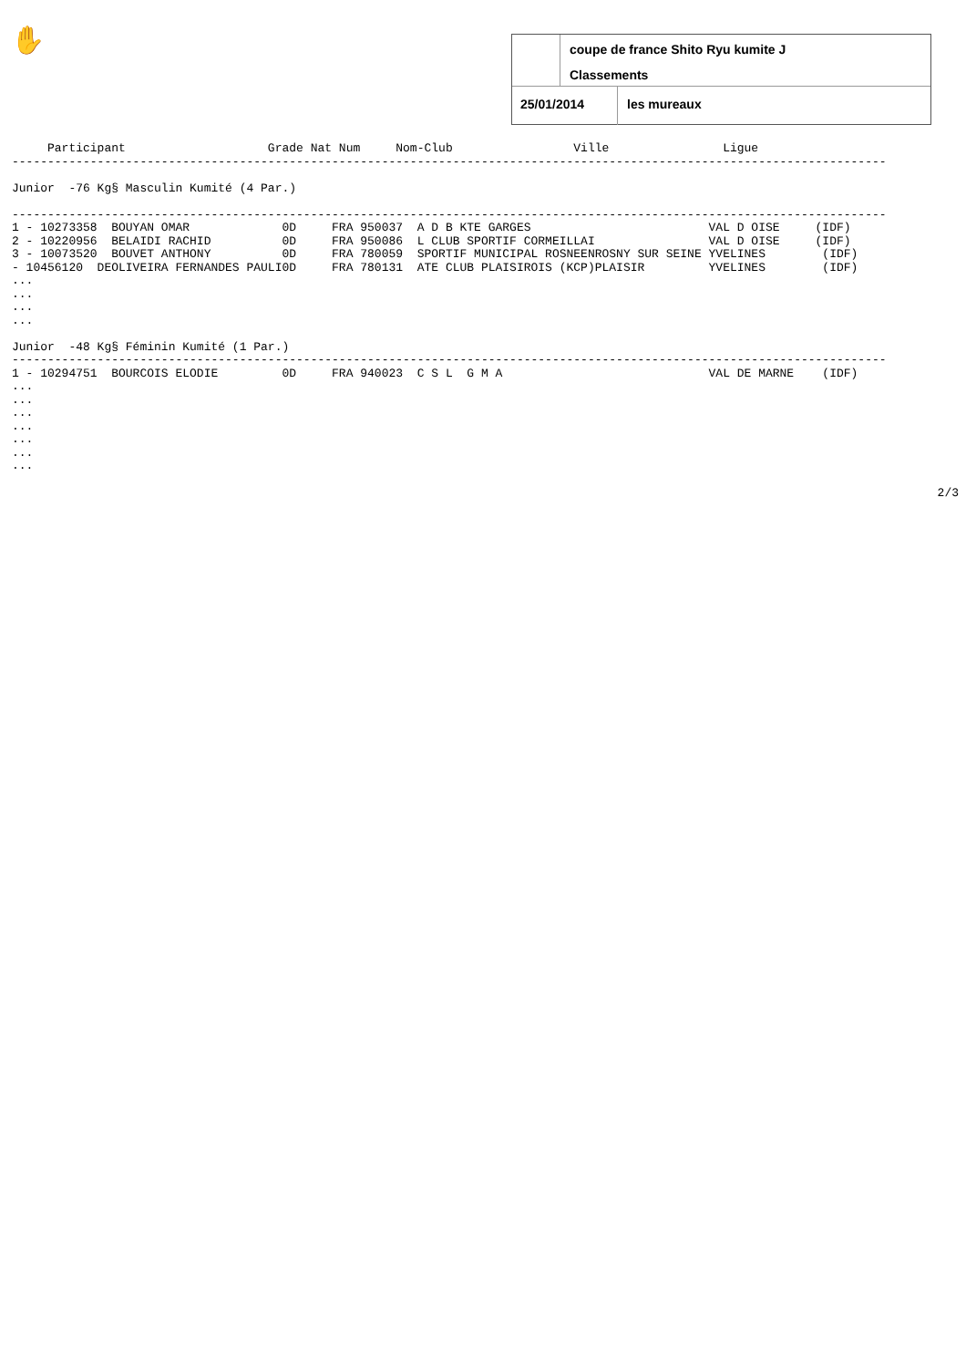✋
coupe de france Shito Ryu kumite J
Classements
25/01/2014 les mureaux
     Participant                    Grade Nat Num     Nom-Club                 Ville                Ligue
---------------------------------------------------------------------------------------------------------------------------

Junior  -76 Kg§ Masculin Kumité (4 Par.)

---------------------------------------------------------------------------------------------------------------------------
1 - 10273358  BOUYAN OMAR             0D     FRA 950037  A D B KTE GARGES                         VAL D OISE     (IDF)
2 - 10220956  BELAIDI RACHID          0D     FRA 950086  L CLUB SPORTIF CORMEILLAI                VAL D OISE     (IDF)
3 - 10073520  BOUVET ANTHONY          0D     FRA 780059  SPORTIF MUNICIPAL ROSNEENROSNY SUR SEINE YVELINES        (IDF)
- 10456120  DEOLIVEIRA FERNANDES PAULI0D     FRA 780131  ATE CLUB PLAISIROIS (KCP)PLAISIR         YVELINES        (IDF)
...
...
...
...

Junior  -48 Kg§ Féminin Kumité (1 Par.)
---------------------------------------------------------------------------------------------------------------------------
1 - 10294751  BOURCOIS ELODIE         0D     FRA 940023  C S L  G M A                             VAL DE MARNE    (IDF)
...
...
...
...
...
...
...
2/3